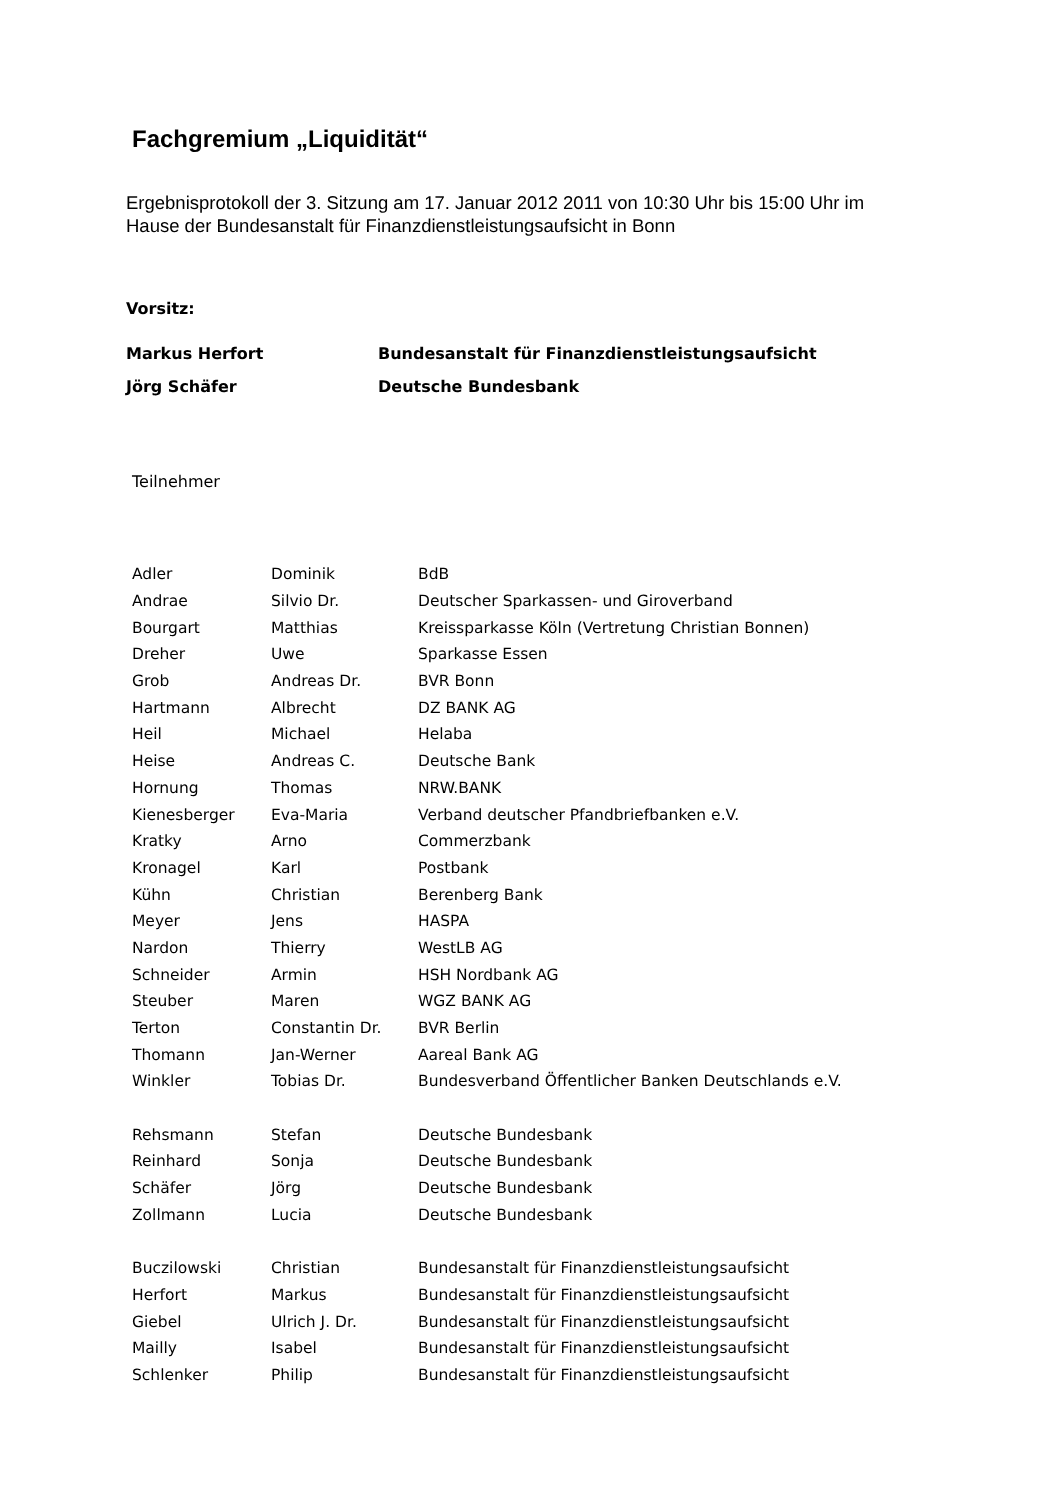Fachgremium „Liquidität“
Ergebnisprotokoll der 3. Sitzung am 17. Januar 2012 2011 von 10:30 Uhr bis 15:00 Uhr im
Hause der Bundesanstalt für Finanzdienstleistungsaufsicht in Bonn
Vorsitz:
| Markus Herfort | Bundesanstalt für Finanzdienstleistungsaufsicht |
| Jörg Schäfer | Deutsche Bundesbank |
Teilnehmer
| Adler | Dominik | BdB |
| Andrae | Silvio Dr. | Deutscher Sparkassen- und Giroverband |
| Bourgart | Matthias | Kreissparkasse Köln (Vertretung Christian Bonnen) |
| Dreher | Uwe | Sparkasse Essen |
| Grob | Andreas Dr. | BVR Bonn |
| Hartmann | Albrecht | DZ BANK AG |
| Heil | Michael | Helaba |
| Heise | Andreas C. | Deutsche Bank |
| Hornung | Thomas | NRW.BANK |
| Kienesberger | Eva-Maria | Verband deutscher Pfandbriefbanken e.V. |
| Kratky | Arno | Commerzbank |
| Kronagel | Karl | Postbank |
| Kühn | Christian | Berenberg Bank |
| Meyer | Jens | HASPA |
| Nardon | Thierry | WestLB AG |
| Schneider | Armin | HSH Nordbank AG |
| Steuber | Maren | WGZ BANK AG |
| Terton | Constantin Dr. | BVR Berlin |
| Thomann | Jan-Werner | Aareal Bank AG |
| Winkler | Tobias Dr. | Bundesverband Öffentlicher Banken Deutschlands e.V. |
| Rehsmann | Stefan | Deutsche Bundesbank |
| Reinhard | Sonja | Deutsche Bundesbank |
| Schäfer | Jörg | Deutsche Bundesbank |
| Zollmann | Lucia | Deutsche Bundesbank |
| Buczilowski | Christian | Bundesanstalt für Finanzdienstleistungsaufsicht |
| Herfort | Markus | Bundesanstalt für Finanzdienstleistungsaufsicht |
| Giebel | Ulrich J. Dr. | Bundesanstalt für Finanzdienstleistungsaufsicht |
| Mailly | Isabel | Bundesanstalt für Finanzdienstleistungsaufsicht |
| Schlenker | Philip | Bundesanstalt für Finanzdienstleistungsaufsicht |